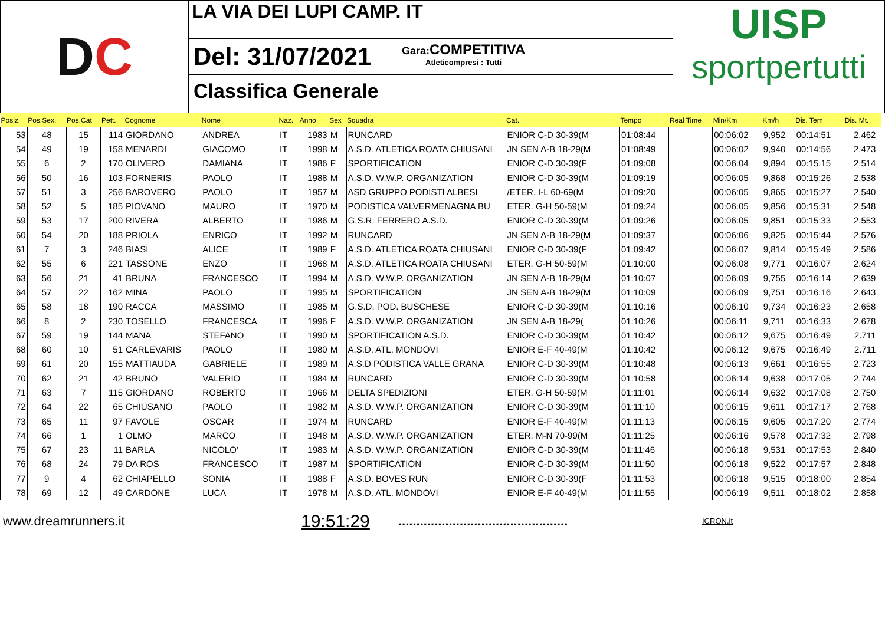D C
LA VIA DEI LUPI CAMP. IT
Del: 31/07/2021
Gara: COMPETITIVA
Atleticompresi : Tutti
Classifica Generale
UISP
sportpertutti
| Posiz. | Pos.Sex. | Pos.Cat | Pett. | Cognome | Nome | Naz. | Anno | Sex | Squadra | Cat. | Tempo | Real Time | Min/Km | Km/h | Dis. Tem | Dis. Mt. | |
| --- | --- | --- | --- | --- | --- | --- | --- | --- | --- | --- | --- | --- | --- | --- | --- | --- | --- |
| 53 | 48 | 15 | 114 | GIORDANO | ANDREA | IT | 1983 | M | RUNCARD | ENIOR C-D 30-39(M | 01:08:44 | | 00:06:02 | 9,952 | 00:14:51 | 2.462 | |
| 54 | 49 | 19 | 158 | MENARDI | GIACOMO | IT | 1998 | M | A.S.D. ATLETICA ROATA CHIUSANI | JN SEN A-B 18-29(M | 01:08:49 | | 00:06:02 | 9,940 | 00:14:56 | 2.473 | |
| 55 | 6 | 2 | 170 | OLIVERO | DAMIANA | IT | 1986 | F | SPORTIFICATION | ENIOR C-D 30-39(F | 01:09:08 | | 00:06:04 | 9,894 | 00:15:15 | 2.514 | |
| 56 | 50 | 16 | 103 | FORNERIS | PAOLO | IT | 1988 | M | A.S.D. W.W.P. ORGANIZATION | ENIOR C-D 30-39(M | 01:09:19 | | 00:06:05 | 9,868 | 00:15:26 | 2.538 | |
| 57 | 51 | 3 | 256 | BAROVERO | PAOLO | IT | 1957 | M | ASD GRUPPO PODISTI ALBESI | /ETER. I-L 60-69(M | 01:09:20 | | 00:06:05 | 9,865 | 00:15:27 | 2.540 | |
| 58 | 52 | 5 | 185 | PIOVANO | MAURO | IT | 1970 | M | PODISTICA VALVERMENAGNA BU | ETER. G-H 50-59(M | 01:09:24 | | 00:06:05 | 9,856 | 00:15:31 | 2.548 | |
| 59 | 53 | 17 | 200 | RIVERA | ALBERTO | IT | 1986 | M | G.S.R. FERRERO A.S.D. | ENIOR C-D 30-39(M | 01:09:26 | | 00:06:05 | 9,851 | 00:15:33 | 2.553 | |
| 60 | 54 | 20 | 188 | PRIOLA | ENRICO | IT | 1992 | M | RUNCARD | JN SEN A-B 18-29(M | 01:09:37 | | 00:06:06 | 9,825 | 00:15:44 | 2.576 | |
| 61 | 7 | 3 | 246 | BIASI | ALICE | IT | 1989 | F | A.S.D. ATLETICA ROATA CHIUSANI | ENIOR C-D 30-39(F | 01:09:42 | | 00:06:07 | 9,814 | 00:15:49 | 2.586 | |
| 62 | 55 | 6 | 221 | TASSONE | ENZO | IT | 1968 | M | A.S.D. ATLETICA ROATA CHIUSANI | ETER. G-H 50-59(M | 01:10:00 | | 00:06:08 | 9,771 | 00:16:07 | 2.624 | |
| 63 | 56 | 21 | 41 | BRUNA | FRANCESCO | IT | 1994 | M | A.S.D. W.W.P. ORGANIZATION | JN SEN A-B 18-29(M | 01:10:07 | | 00:06:09 | 9,755 | 00:16:14 | 2.639 | |
| 64 | 57 | 22 | 162 | MINA | PAOLO | IT | 1995 | M | SPORTIFICATION | JN SEN A-B 18-29(M | 01:10:09 | | 00:06:09 | 9,751 | 00:16:16 | 2.643 | |
| 65 | 58 | 18 | 190 | RACCA | MASSIMO | IT | 1985 | M | G.S.D. POD. BUSCHESE | ENIOR C-D 30-39(M | 01:10:16 | | 00:06:10 | 9,734 | 00:16:23 | 2.658 | |
| 66 | 8 | 2 | 230 | TOSELLO | FRANCESCA | IT | 1996 | F | A.S.D. W.W.P. ORGANIZATION | JN SEN A-B 18-29( | 01:10:26 | | 00:06:11 | 9,711 | 00:16:33 | 2.678 | |
| 67 | 59 | 19 | 144 | MANA | STEFANO | IT | 1990 | M | SPORTIFICATION A.S.D. | ENIOR C-D 30-39(M | 01:10:42 | | 00:06:12 | 9,675 | 00:16:49 | 2.711 | |
| 68 | 60 | 10 | 51 | CARLEVARIS | PAOLO | IT | 1980 | M | A.S.D. ATL. MONDOVI | ENIOR E-F 40-49(M | 01:10:42 | | 00:06:12 | 9,675 | 00:16:49 | 2.711 | |
| 69 | 61 | 20 | 155 | MATTIAUDA | GABRIELE | IT | 1989 | M | A.S.D PODISTICA VALLE GRANA | ENIOR C-D 30-39(M | 01:10:48 | | 00:06:13 | 9,661 | 00:16:55 | 2.723 | |
| 70 | 62 | 21 | 42 | BRUNO | VALERIO | IT | 1984 | M | RUNCARD | ENIOR C-D 30-39(M | 01:10:58 | | 00:06:14 | 9,638 | 00:17:05 | 2.744 | |
| 71 | 63 | 7 | 115 | GIORDANO | ROBERTO | IT | 1966 | M | DELTA SPEDIZIONI | ETER. G-H 50-59(M | 01:11:01 | | 00:06:14 | 9,632 | 00:17:08 | 2.750 | |
| 72 | 64 | 22 | 65 | CHIUSANO | PAOLO | IT | 1982 | M | A.S.D. W.W.P. ORGANIZATION | ENIOR C-D 30-39(M | 01:11:10 | | 00:06:15 | 9,611 | 00:17:17 | 2.768 | |
| 73 | 65 | 11 | 97 | FAVOLE | OSCAR | IT | 1974 | M | RUNCARD | ENIOR E-F 40-49(M | 01:11:13 | | 00:06:15 | 9,605 | 00:17:20 | 2.774 | |
| 74 | 66 | 1 | 1 | OLMO | MARCO | IT | 1948 | M | A.S.D. W.W.P. ORGANIZATION | ETER. M-N 70-99(M | 01:11:25 | | 00:06:16 | 9,578 | 00:17:32 | 2.798 | |
| 75 | 67 | 23 | 11 | BARLA | NICOLO' | IT | 1983 | M | A.S.D. W.W.P. ORGANIZATION | ENIOR C-D 30-39(M | 01:11:46 | | 00:06:18 | 9,531 | 00:17:53 | 2.840 | |
| 76 | 68 | 24 | 79 | DA ROS | FRANCESCO | IT | 1987 | M | SPORTIFICATION | ENIOR C-D 30-39(M | 01:11:50 | | 00:06:18 | 9,522 | 00:17:57 | 2.848 | |
| 77 | 9 | 4 | 62 | CHIAPELLO | SONIA | IT | 1988 | F | A.S.D. BOVES RUN | ENIOR C-D 30-39(F | 01:11:53 | | 00:06:18 | 9,515 | 00:18:00 | 2.854 | |
| 78 | 69 | 12 | 49 | CARDONE | LUCA | IT | 1978 | M | A.S.D. ATL. MONDOVI | ENIOR E-F 40-49(M | 01:11:55 | | 00:06:19 | 9,511 | 00:18:02 | 2.858 | |
www.dreamrunners.it
19:51:29
...............................................
ICRON.it